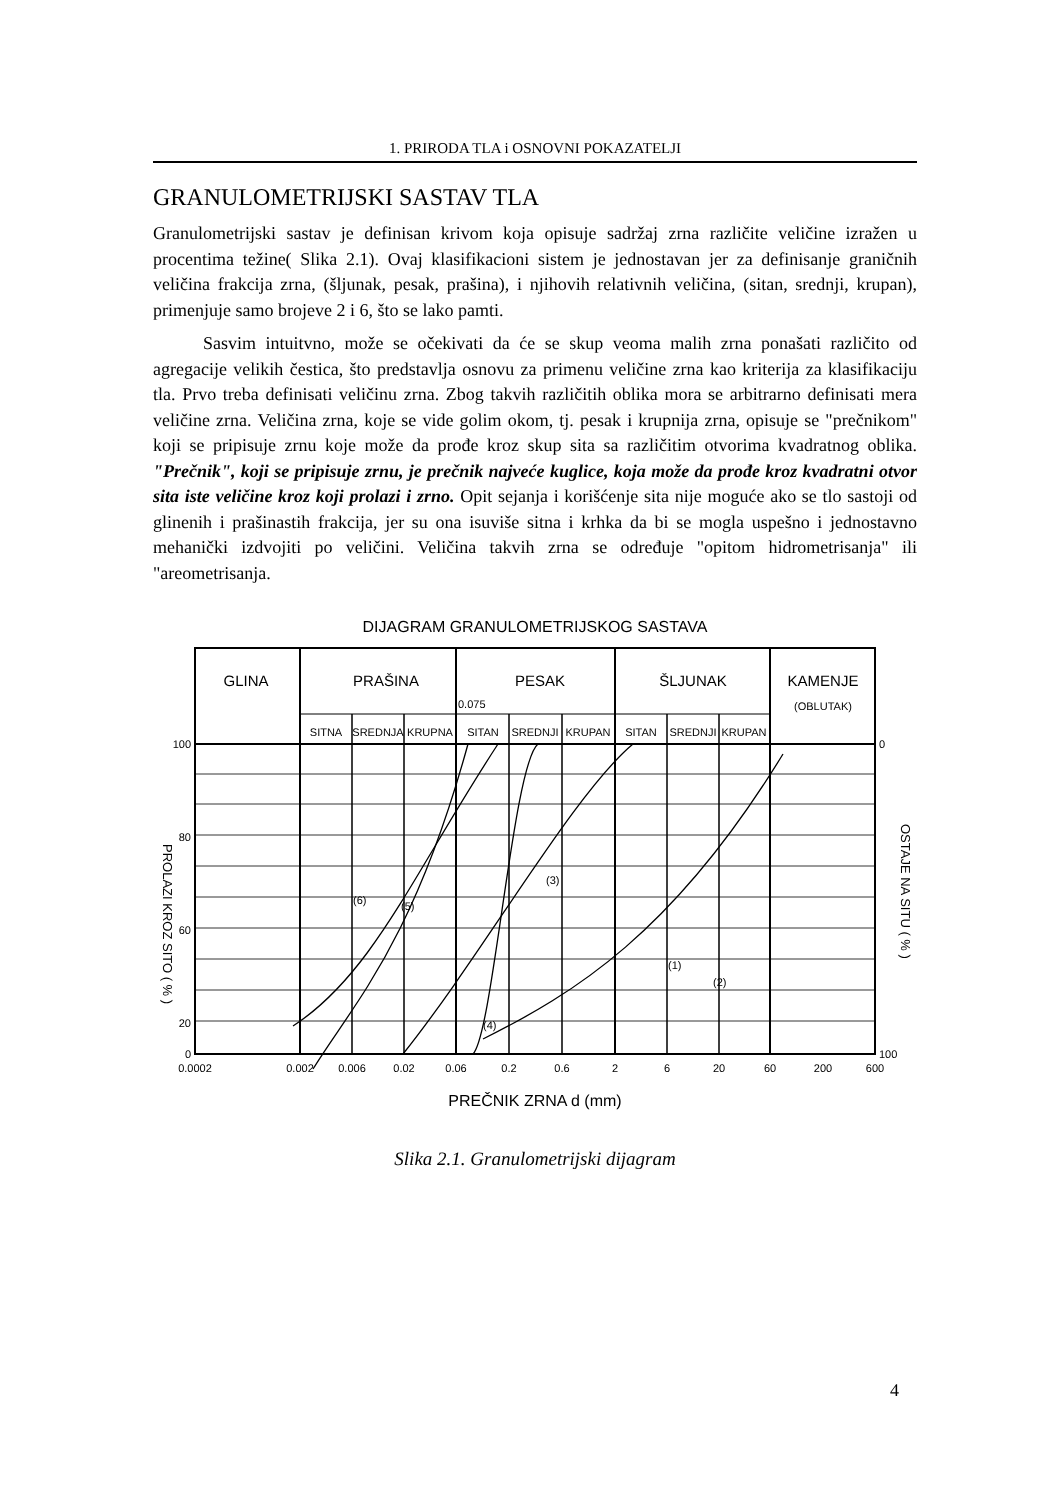1. PRIRODA TLA i OSNOVNI POKAZATELJI
GRANULOMETRIJSKI SASTAV TLA
Granulometrijski sastav je definisan krivom koja opisuje sadržaj zrna različite veličine izražen u procentima težine( Slika 2.1). Ovaj klasifikacioni sistem je jednostavan jer za definisanje graničnih veličina frakcija zrna, (šljunak, pesak, prašina), i njihovih relativnih veličina, (sitan, srednji, krupan), primenjuje samo brojeve 2 i 6, što se lako pamti.
Sasvim intuitvno, može se očekivati da će se skup veoma malih zrna ponašati različito od agregacije velikih čestica, što predstavlja osnovu za primenu veličine zrna kao kriterija za klasifikaciju tla. Prvo treba definisati veličinu zrna. Zbog takvih različitih oblika mora se arbitrarno definisati mera veličine zrna. Veličina zrna, koje se vide golim okom, tj. pesak i krupnija zrna, opisuje se "prečnikom" koji se pripisuje zrnu koje može da prođe kroz skup sita sa različitim otvorima kvadratnog oblika. "Prečnik", koji se pripisuje zrnu, je prečnik najveće kuglice, koja može da prođe kroz kvadratni otvor sita iste veličine kroz koji prolazi i zrno. Opit sejanja i korišćenje sita nije moguće ako se tlo sastoji od glinenih i prašinastih frakcija, jer su ona isuviše sitna i krhka da bi se mogla uspešno i jednostavno mehanički izdvojiti po veličini. Veličina takvih zrna se određuje "opitom hidrometrisanja" ili "areometrisanja.
DIJAGRAM GRANULOMETRIJSKOG SASTAVA
GLINA
PRAŠINA
PESAK
ŠLJUNAK
KAMENJE
0.075
(OBLUTAK)
SITNA
SREDNJA
KRUPNA
SITAN
SREDNJI
KRUPAN
SITAN
SREDNJI
KRUPAN
100
80
60
20
0
0
100
0.0002
0.002
0.006
0.02
0.06
0.2
0.6
2
6
20
60
200
600
(6)
(5)
(3)
(4)
(1)
(2)
PROLAZI KROZ SITO ( % )
OSTAJE NA SITU ( % )
PREČNIK ZRNA d (mm)
Slika 2.1. Granulometrijski dijagram
4